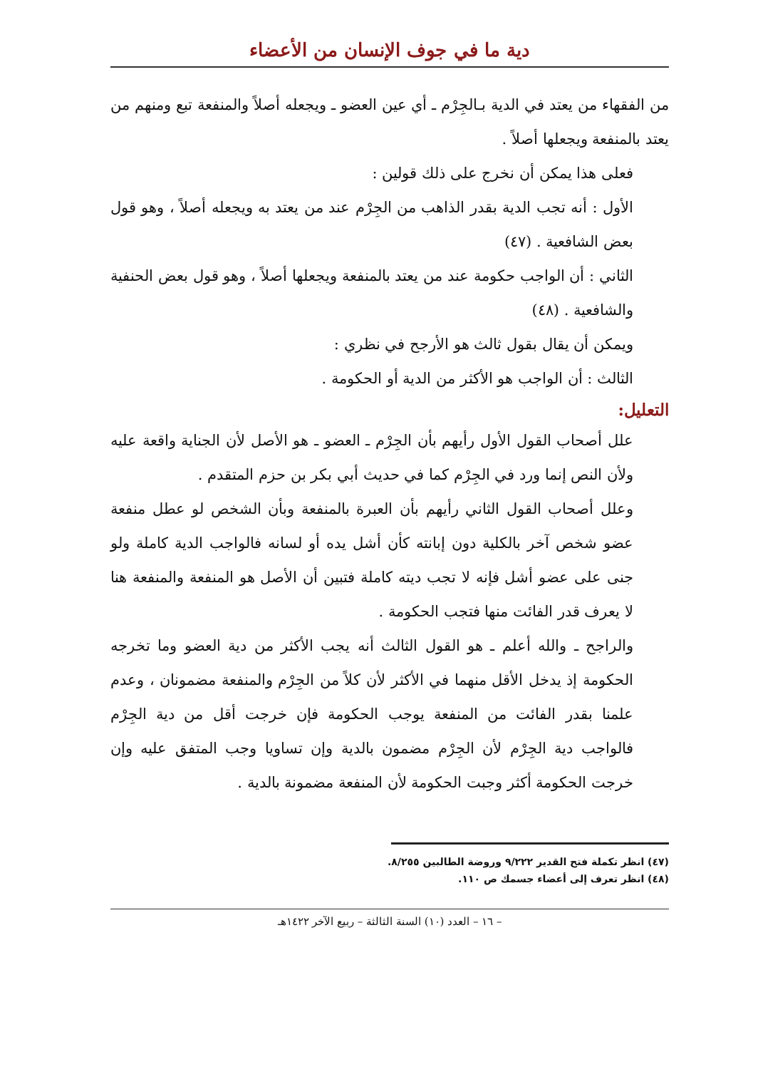دية ما في جوف الإنسان من الأعضاء
من الفقهاء من يعتد في الدية بـالجِرْم ـ أي عين العضو ـ ويجعله أصلاً والمنفعة تبع ومنهم من يعتد بالمنفعة ويجعلها أصلاً .
فعلى هذا يمكن أن نخرج على ذلك قولين :
الأول : أنه تجب الدية بقدر الذاهب من الجِرْم عند من يعتد به ويجعله أصلاً ، وهو قول بعض الشافعية . (٤٧)
الثاني : أن الواجب حكومة عند من يعتد بالمنفعة ويجعلها أصلاً ، وهو قول بعض الحنفية والشافعية . (٤٨)
ويمكن أن يقال بقول ثالث هو الأرجح في نظري :
الثالث : أن الواجب هو الأكثر من الدية أو الحكومة .
التعليل:
علل أصحاب القول الأول رأيهم بأن الجِرْم ـ العضو ـ هو الأصل لأن الجناية واقعة عليه ولأن النص إنما ورد في الجِرْم كما في حديث أبي بكر بن حزم المتقدم .
وعلل أصحاب القول الثاني رأيهم بأن العبرة بالمنفعة وبأن الشخص لو عطل منفعة عضو شخص آخر بالكلية دون إبانته كأن أشل يده أو لسانه فالواجب الدية كاملة ولو جنى على عضو أشل فإنه لا تجب ديته كاملة فتبين أن الأصل هو المنفعة والمنفعة هنا لا يعرف قدر الفائت منها فتجب الحكومة .
والراجح ـ والله أعلم ـ هو القول الثالث أنه يجب الأكثر من دية العضو وما تخرجه الحكومة إذ يدخل الأقل منهما في الأكثر لأن كلاً من الجِرْم والمنفعة مضمونان ، وعدم علمنا بقدر الفائت من المنفعة يوجب الحكومة فإن خرجت أقل من دية الجِرْم فالواجب دية الجِرْم لأن الجِرْم مضمون بالدية وإن تساويا وجب المتفق عليه وإن خرجت الحكومة أكثر وجبت الحكومة لأن المنفعة مضمونة بالدية .
(٤٧) انظر تكملة فتح القدير ٩/٢٢٢ وروضة الطالبين ٨/٢٥٥.
(٤٨) انظر تعرف إلى أعضاء جسمك ص ١١٠.
– ١٦ – العدد (١٠) السنة الثالثة – ربيع الآخر ١٤٢٢هـ